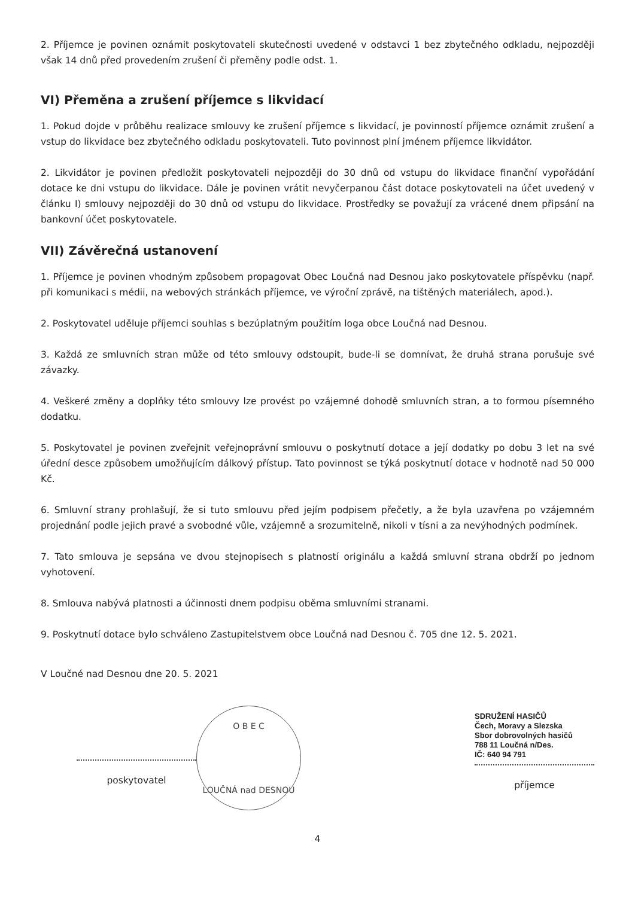2. Příjemce je povinen oznámit poskytovateli skutečnosti uvedené v odstavci 1 bez zbytečného odkladu, nejpozději však 14 dnů před provedením zrušení či přeměny podle odst. 1.
VI) Přeměna a zrušení příjemce s likvidací
1. Pokud dojde v průběhu realizace smlouvy ke zrušení příjemce s likvidací, je povinností příjemce oznámit zrušení a vstup do likvidace bez zbytečného odkladu poskytovateli. Tuto povinnost plní jménem příjemce likvidátor.
2. Likvidátor je povinen předložit poskytovateli nejpozději do 30 dnů od vstupu do likvidace finanční vypořádání dotace ke dni vstupu do likvidace. Dále je povinen vrátit nevyčerpanou část dotace poskytovateli na účet uvedený v článku I) smlouvy nejpozději do 30 dnů od vstupu do likvidace. Prostředky se považují za vrácené dnem připsání na bankovní účet poskytovatele.
VII) Závěrečná ustanovení
1. Příjemce je povinen vhodným způsobem propagovat Obec Loučná nad Desnou jako poskytovatele příspěvku (např. při komunikaci s médii, na webových stránkách příjemce, ve výroční zprávě, na tištěných materiálech, apod.).
2. Poskytovatel uděluje příjemci souhlas s bezúplatným použitím loga obce Loučná nad Desnou.
3. Každá ze smluvních stran může od této smlouvy odstoupit, bude-li se domnívat, že druhá strana porušuje své závazky.
4. Veškeré změny a doplňky této smlouvy lze provést po vzájemné dohodě smluvních stran, a to formou písemného dodatku.
5. Poskytovatel je povinen zveřejnit veřejnoprávní smlouvu o poskytnutí dotace a její dodatky po dobu 3 let na své úřední desce způsobem umožňujícím dálkový přístup. Tato povinnost se týká poskytnutí dotace v hodnotě nad 50 000 Kč.
6. Smluvní strany prohlašují, že si tuto smlouvu před jejím podpisem přečetly, a že byla uzavřena po vzájemném projednání podle jejich pravé a svobodné vůle, vzájemně a srozumitelně, nikoli v tísni a za nevýhodných podmínek.
7. Tato smlouva je sepsána ve dvou stejnopisech s platností originálu a každá smluvní strana obdrží po jednom vyhotovení.
8. Smlouva nabývá platnosti a účinnosti dnem podpisu oběma smluvními stranami.
9. Poskytnutí dotace bylo schváleno Zastupitelstvem obce Loučná nad Desnou č. 705 dne 12. 5. 2021.
V Loučné nad Desnou dne 20. 5. 2021
poskytovatel
O B E C
LOUČNÁ nad DESNOU
SDRUŽENÍ HASIČŮ
Čech, Moravy a Slezska
Sbor dobrovolných hasičů
788 11 Loučná n/Des.
IČ: 640 94 791
příjemce
4